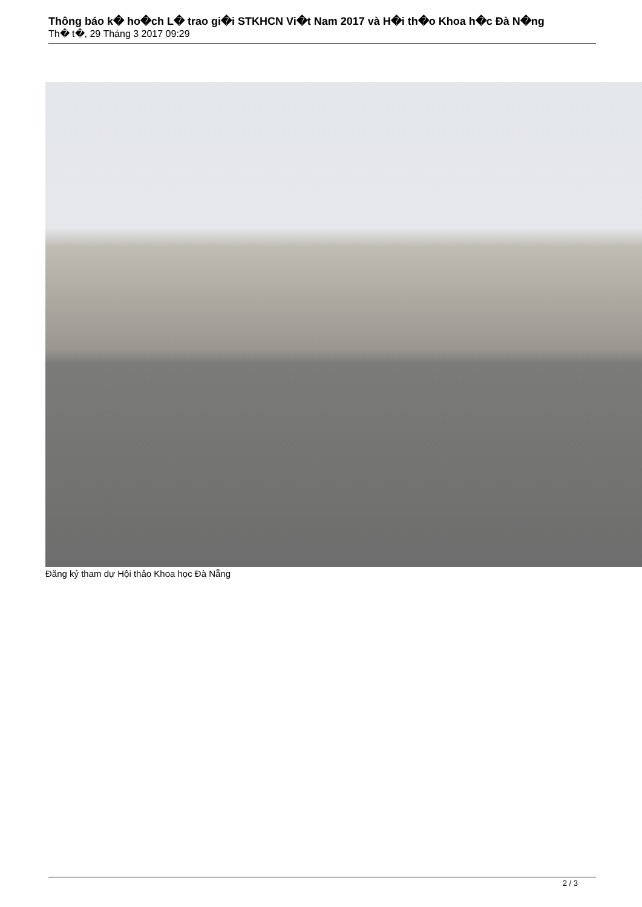Thông báo k� ho�ch L� trao gi�i STKHCN Vi�t Nam 2017 và H�i th�o Khoa h�c Đà N�ng
Th� t�, 29 Tháng 3 2017 09:29
Đăng ký tham dự Hội thảo Khoa học Đà Nẵng
2 / 3